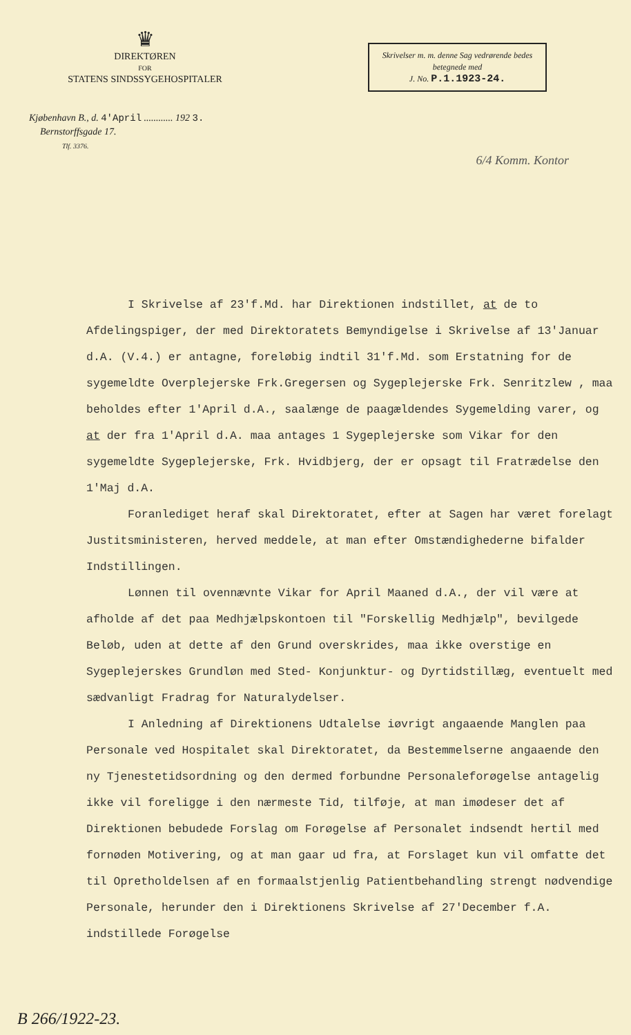♛
DIREKTØREN
FOR
STATENS SINDSSYGEHOSPITALER
Skrivelser m. m. denne Sag vedrørende bedes betegnede med
J. No. P.1.1923-24.
Kjøbenhavn B., d. 4'April ............ 192 3.
Bernstorffsgade 17.
Tlf. 3376.
6/4 Komm. Kontor
I Skrivelse af 23'f.Md. har Direktionen indstillet, at de to Afdelingspiger, der med Direktoratets Bemyndigelse i Skrivelse af 13'Januar d.A. (V.4.) er antagne, foreløbig indtil 31'f.Md. som Erstatning for de sygemeldte Overplejerske Frk.Gregersen og Sygeplejerske Frk. Senritzlew , maa beholdes efter 1'April d.A., saalænge de paagældendes Sygemelding varer, og at der fra 1'April d.A. maa antages 1 Sygeplejerske som Vikar for den sygemeldte Sygeplejerske, Frk. Hvidbjerg, der er opsagt til Fratrædelse den 1'Maj d.A.
Foranlediget heraf skal Direktoratet, efter at Sagen har været forelagt Justitsministeren, herved meddele, at man efter Omstændighederne bifalder Indstillingen.
Lønnen til ovennævnte Vikar for April Maaned d.A., der vil være at afholde af det paa Medhjælpskontoen til "Forskellig Medhjælp", bevilgede Beløb, uden at dette af den Grund overskrides, maa ikke overstige en Sygeplejerskes Grundløn med Sted- Konjunktur- og Dyrtidstillæg, eventuelt med sædvanligt Fradrag for Naturalydelser.
I Anledning af Direktionens Udtalelse iøvrigt angaaende Manglen paa Personale ved Hospitalet skal Direktoratet, da Bestemmelserne angaaende den ny Tjenestetidsordning og den dermed forbundne Personaleforøgelse antagelig ikke vil foreligge i den nærmeste Tid, tilføje, at man imødeser det af Direktionen bebudede Forslag om Forøgelse af Personalet indsendt hertil med fornøden Motivering, og at man gaar ud fra, at Forslaget kun vil omfatte det til Opretholdelsen af en formaalstjenlig Patientbehandling strengt nødvendige Personale, herunder den i Direktionens Skrivelse af 27'December f.A. indstillede Forøgelse
B 266/1922-23.